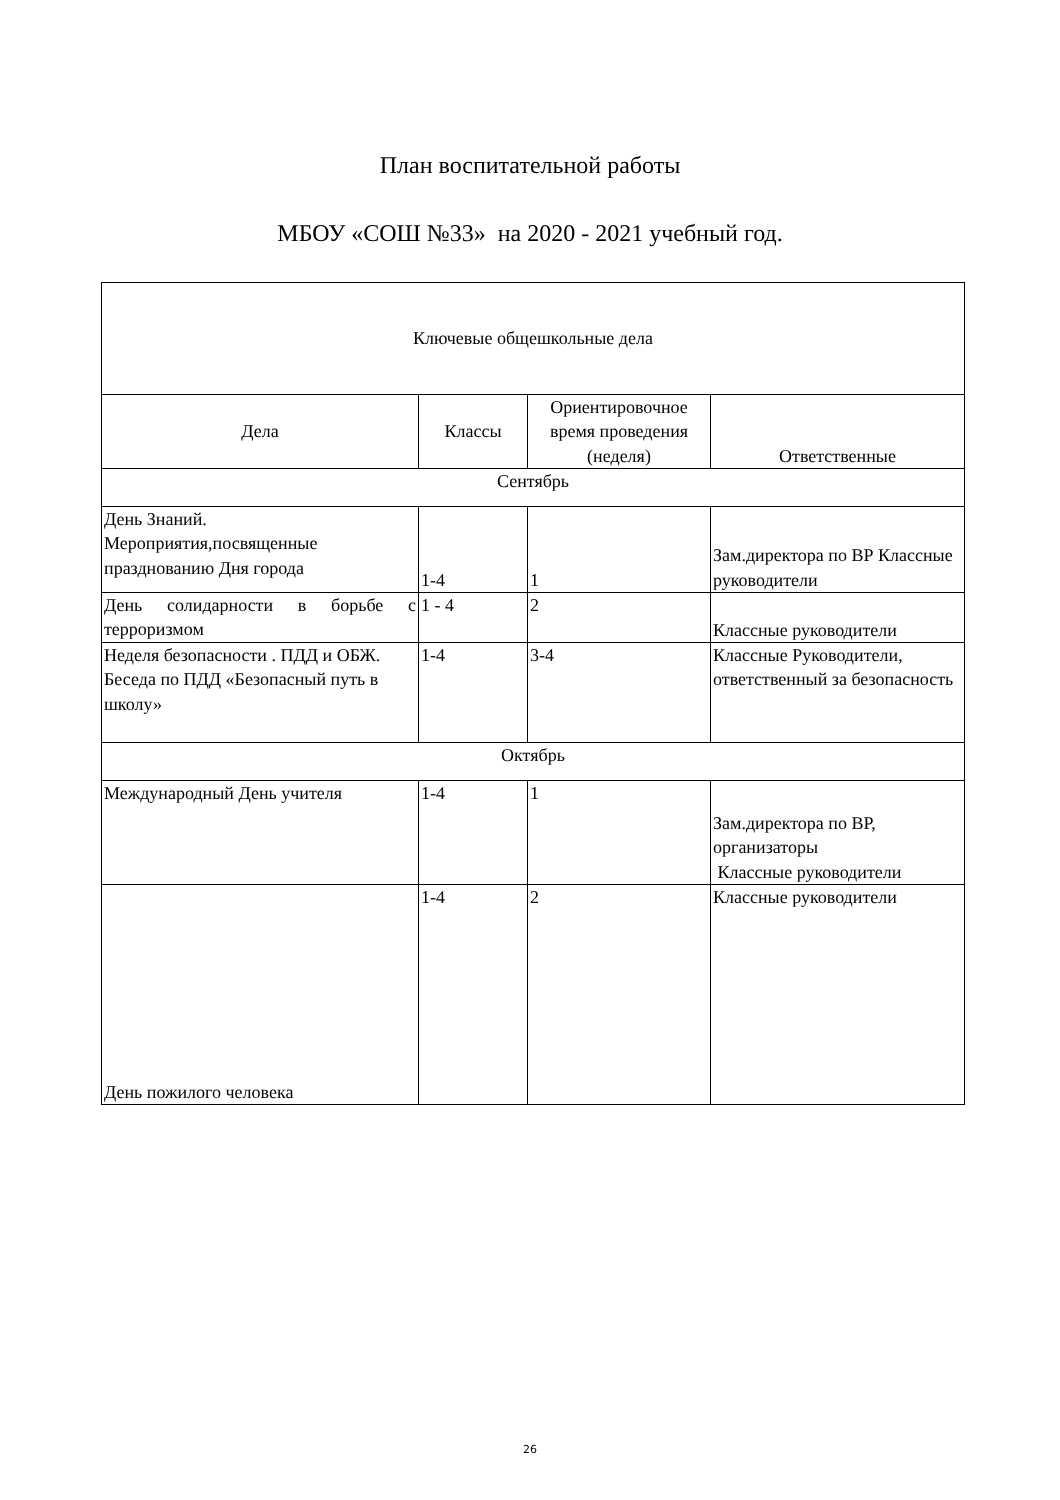План воспитательной работы
МБОУ «СОШ №33» на 2020 - 2021 учебный год.
| Ключевые общешкольные дела | | | |
| Дела | Классы | Ориентировочное время проведения (неделя) | Ответственные |
| Сентябрь | | | |
| День Знаний. Мероприятия,посвященные празднованию Дня города | 1-4 | 1 | Зам.директора по ВР Классные руководители |
| День солидарности в борьбе с терроризмом | 1 - 4 | 2 | Классные руководители |
| Неделя безопасности . ПДД и ОБЖ. Беседа по ПДД «Безопасный путь в школу» | 1-4 | 3-4 | Классные Руководители, ответственный за безопасность |
| Октябрь | | | |
| Международный День учителя | 1-4 | 1 | Зам.директора по ВР, организаторы Классные руководители |
| День пожилого человека | 1-4 | 2 | Классные руководители |
26